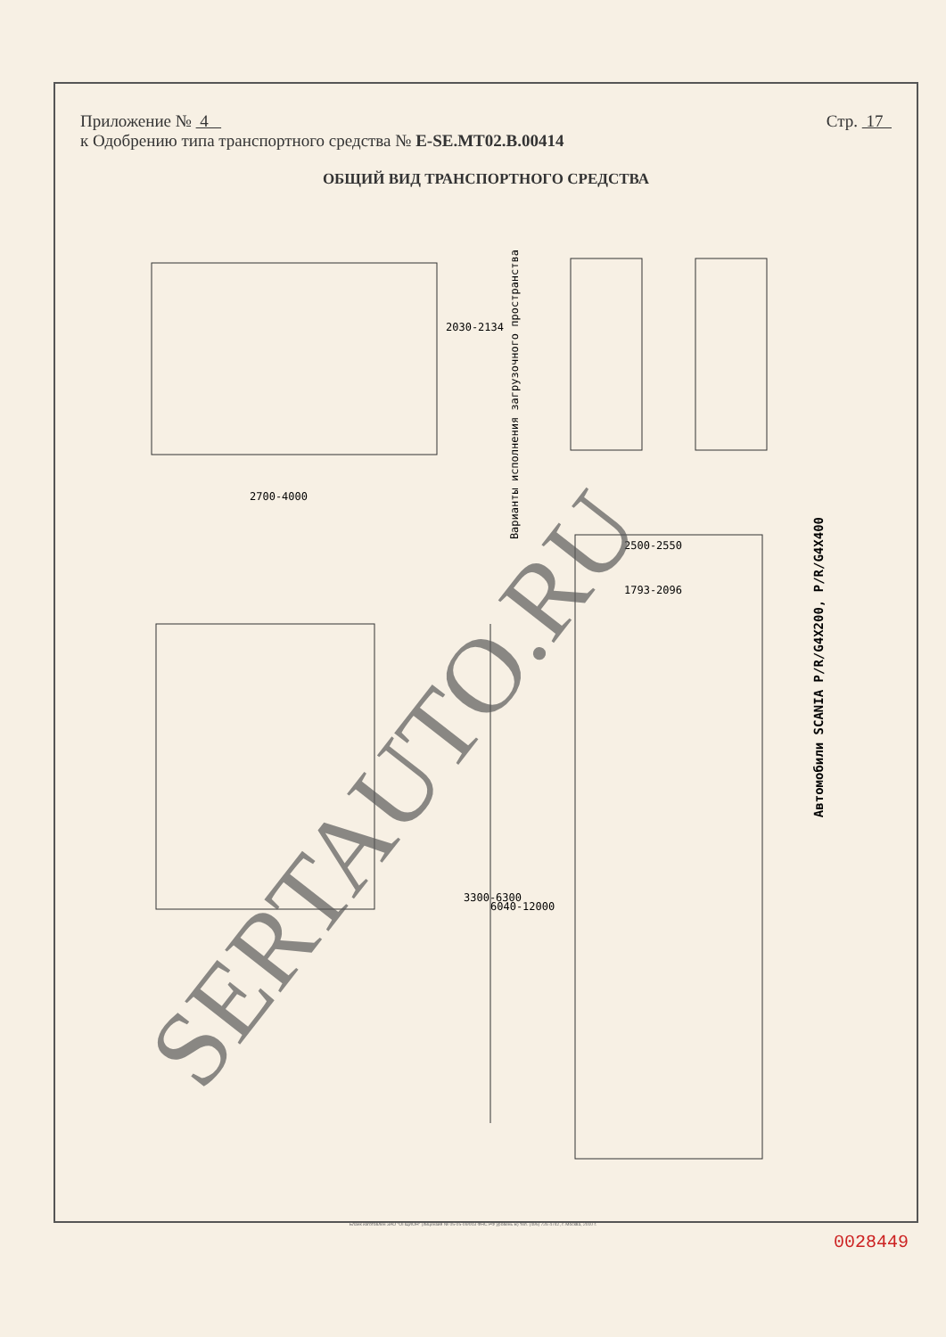Приложение № 4 Стр. 17
к Одобрению типа транспортного средства № E-SE.MT02.B.00414
ОБЩИЙ ВИД ТРАНСПОРТНОГО СРЕДСТВА
2700-4000
2030-2134
Варианты исполнения загрузочного пространства
2500-2550
1793-2096
3300-6300
6040-12000
Автомобили SCANIA P/R/G4X200, P/R/G4X400
SERTAUTO.RU
Бланк изготовлен ЗАО "ОПЦИОН" (лицензия № 05-05-09/003 ФНС РФ уровень В) тел. (495) 726 4742, г. Москва, 2010 г.
0028449